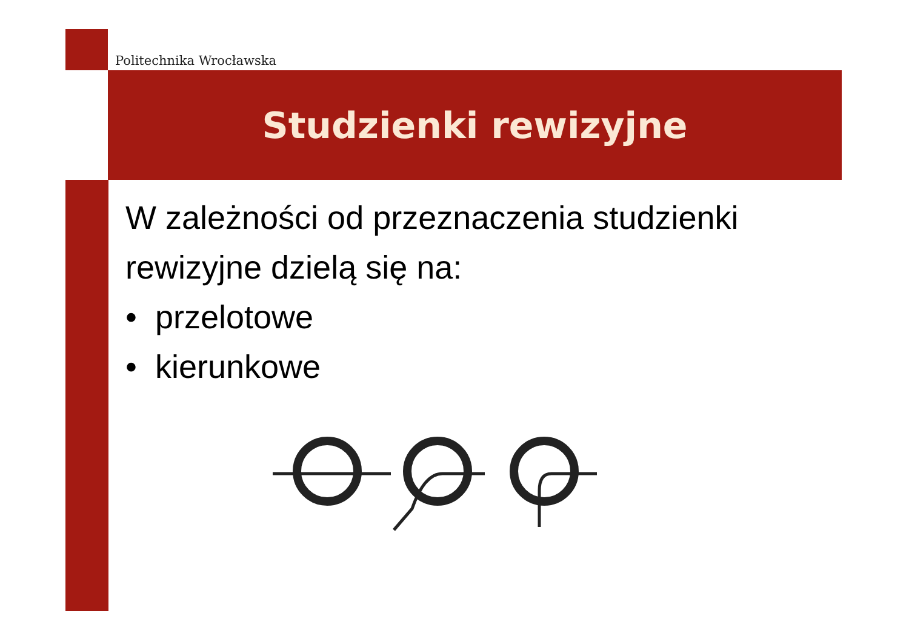Politechnika Wrocławska
Studzienki rewizyjne
W zależności od przeznaczenia studzienki
rewizyjne dzielą się na:
• przelotowe
• kierunkowe